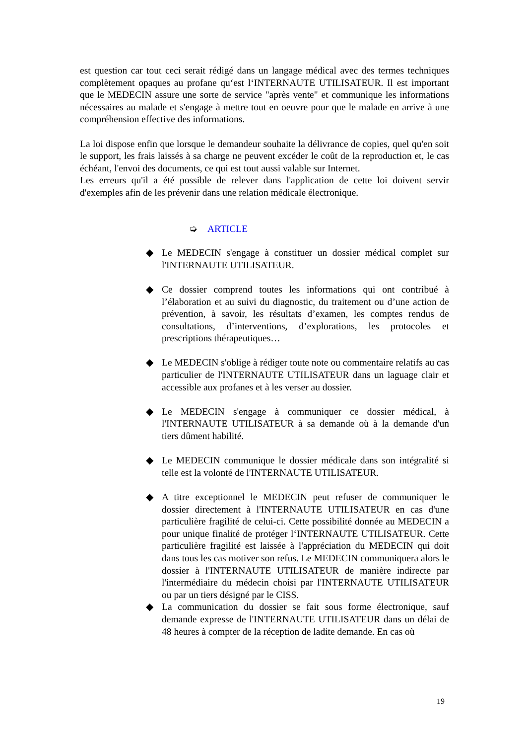est question car tout ceci serait rédigé dans un langage médical avec des termes techniques complètement opaques au profane qu‘est l‘INTERNAUTE UTILISATEUR. Il est important que le MEDECIN assure une sorte de service "après vente" et communique les informations nécessaires au malade et s'engage à mettre tout en oeuvre pour que le malade en arrive à une compréhension effective des informations.
La loi dispose enfin que lorsque le demandeur souhaite la délivrance de copies, quel qu'en soit le support, les frais laissés à sa charge ne peuvent excéder le coût de la reproduction et, le cas échéant, l'envoi des documents, ce qui est tout aussi valable sur Internet.
Les erreurs qu'il a été possible de relever dans l'application de cette loi doivent servir d'exemples afin de les prévenir dans une relation médicale électronique.
➭ ARTICLE
◆ Le MEDECIN s'engage à constituer un dossier médical complet sur l'INTERNAUTE UTILISATEUR.
◆ Ce dossier comprend toutes les informations qui ont contribué à l’élaboration et au suivi du diagnostic, du traitement ou d’une action de prévention, à savoir, les résultats d’examen, les comptes rendus de consultations, d’interventions, d’explorations, les protocoles et prescriptions thérapeutiques…
◆ Le MEDECIN s'oblige à rédiger toute note ou commentaire relatifs au cas particulier de l'INTERNAUTE UTILISATEUR dans un laguage clair et accessible aux profanes et à les verser au dossier.
◆ Le MEDECIN s'engage à communiquer ce dossier médical, à l'INTERNAUTE UTILISATEUR à sa demande où à la demande d'un tiers dûment habilité.
◆ Le MEDECIN communique le dossier médicale dans son intégralité si telle est la volonté de l'INTERNAUTE UTILISATEUR.
◆ A titre exceptionnel le MEDECIN peut refuser de communiquer le dossier directement à l'INTERNAUTE UTILISATEUR en cas d'une particulière fragilité de celui-ci. Cette possibilité donnée au MEDECIN a pour unique finalité de protéger l‘INTERNAUTE UTILISATEUR. Cette particulière fragilité est laissée à l'appréciation du MEDECIN qui doit dans tous les cas motiver son refus. Le MEDECIN communiquera alors le dossier à l'INTERNAUTE UTILISATEUR de manière indirecte par l'intermédiaire du médecin choisi par l'INTERNAUTE UTILISATEUR ou par un tiers désigné par le CISS.
◆ La communication du dossier se fait sous forme électronique, sauf demande expresse de l'INTERNAUTE UTILISATEUR dans un délai de 48 heures à compter de la réception de ladite demande. En cas où
19